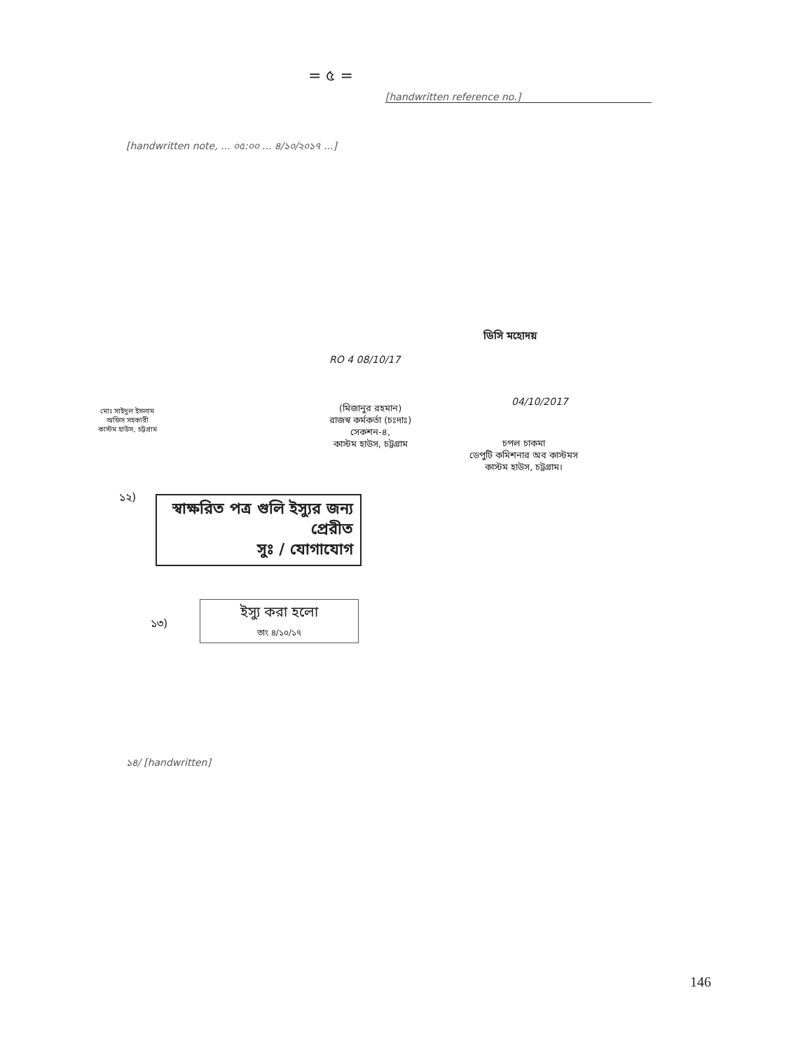= ৫ =
[handwritten reference no.]
[handwritten note, ... ০৫:০০ ... ৪/১০/২০১৭ ...]
ডিসি মহোদয়
RO 4 08/10/17
04/10/2017
মোঃ সাইদুল ইসলাম
অফিস সহকারী
কাস্টম হাউস, চট্টগ্রাম
(মিজানুর রহমান)
রাজস্ব কর্মকর্তা (চঃদাঃ)
সেকশন-৪,
কাস্টম হাউস, চট্টগ্রাম
চপল চাকমা
ডেপুটি কমিশনার অব কাস্টমস
কাস্টম হাউস, চট্টগ্রাম।
১২)
স্বাক্ষরিত পত্র গুলি ইস্যুর জন্য প্রেরীত
সুঃ / যোগাযোগ
১৩)
ইস্যু করা হলো
তাং ৪/১০/১৭
১৪/ [handwritten]
146